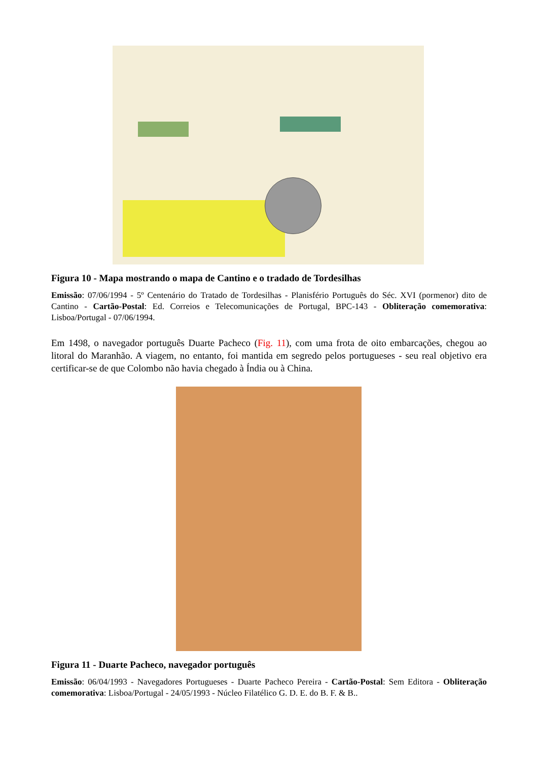Figura 10 - Mapa mostrando o mapa de Cantino e o tradado de Tordesilhas
Emissão: 07/06/1994 - 5º Centenário do Tratado de Tordesilhas - Planisfério Português do Séc. XVI (pormenor) dito de Cantino - Cartão-Postal: Ed. Correios e Telecomunicações de Portugal, BPC-143 - Obliteração comemorativa: Lisboa/Portugal - 07/06/1994.
Em 1498, o navegador português Duarte Pacheco (Fig. 11), com uma frota de oito embarcações, chegou ao litoral do Maranhão. A viagem, no entanto, foi mantida em segredo pelos portugueses - seu real objetivo era certificar-se de que Colombo não havia chegado à Índia ou à China.
Figura 11 - Duarte Pacheco, navegador português
Emissão: 06/04/1993 - Navegadores Portugueses - Duarte Pacheco Pereira - Cartão-Postal: Sem Editora - Obliteração comemorativa: Lisboa/Portugal - 24/05/1993 - Núcleo Filatélico G. D. E. do B. F. & B..